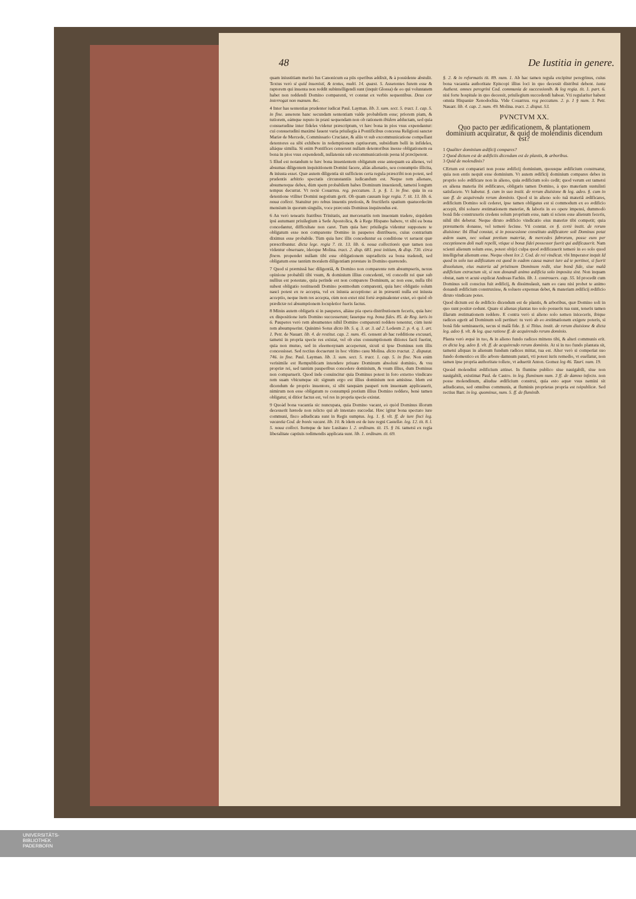48 De Iustitia in genere.
quam iniustitiam meritò Ius Canonicum ea piis operibus addixit, & à possidente abstulit. Textus verò si quid inuenisti, & textus, multi. 14. quæst. 5. Asserentes furem esse & raptorem qui inuenta non reddit subintelligendi sunt (inquit Glossa) de eo qui voluntatem habet non reddendi Domino comparenti, vt constat ex verbis sequentibus. Deus cor interrogat non manum. &c.
4 Inter has sententias prudenter iudicat Paul. Layman. lib. 3. sum. sect. 5. tract. 1. cap. 5. in fine. asserens hanc secundam sententiam valde probabilem esse; priorem piam, & tutiorem, eámque reputo in praxi sequendam non ob rationem ibidem adductam, sed quia consuetudine inter fideles videtur præscriptum, vt hæc bona in pios vsus expendantur: cui consuetudini maximè fauent varia priuilegia à Pontificibus concessa Religioni sanctæ Mariæ de Mercede, Commissario Cruciatæ, & aliis vt sub excommunicatione compellant detentores ea sibi exhibere in redemptionem captiuorum, subsidium belli in infideles, aliáque similia. Si enim Pontifices censerent nullam detentoribus inesse obligationem ea bona in pios vsus expendendi, nullatenùs sub excommunicationis pœna id præciperent.
5 Illud est notandum te hæc bona inuenientem obligatum esse antequam ea alienes, vel absumas diligentem inquisitionem Domini facere, aliàs alienatio, seu consumptio illicita, & iniusta esset. Quæ autem diligentia sit sufficiens certa regula præscribi non potest, sed prudentis arbitrio spectatis circunstantiis iudicandum est. Neque rem alienare, absumereque debes, dùm spem probabilem habes Dominum inueniendi, tametsi longum tempus decurrat. Vt rectè Couarruu. reg. peccatum. 3. p. §. 1. in fine. quia in ea detentione vtiliter Domini negotium gerit. Ob quam causam lege regia. 7. tit. 13. lib. 6. noua collect. Statuitur pro rebus inuentis pretiosis, & fructiferis spatium quatuordecim mensium in quorum singulis, voce præconis Dominus inquirendus est.
6 An verò tenearis fratribus Trinitatis, aut mercenariis rem inuentam tradere, siquidem ipsi autumant priuilegium à Sede Apostolica, & à Rege Hispano habere, vt sibi ea bona concedantur, difficultate non caret. Tum quia hæc priuilegia videntur supponere te obligatum esse non comparente Domino in pauperes distribuere, cuius contrarium diximus esse probabile. Tùm quia hæc illis conceduntur ea conditione vt seruent quæ præscribuntur. dicta lege. regia 7. tit. 13. lib. 6. noua collectionis quæ tamen non videntur obseruare, ideóque Molina. tract. 2. disp. 681. post initium, & disp. 730. circa finem. propendet nullam tibi esse obligationem supradictis ea bona tradendi, sed obligatum esse tantùm moralem diligentiam præstare in Domino quærendo.
7 Quod si præmissâ hac diligentiâ, & Domino non comparente rem absumpseris, nexus opinione probabili tibi vsum, & dominium illius concedenti, vti concedit rei quæ sub nullius est potestate, quia perinde est non comparere Dominum, ac non esse, nulla tibi subest obligatio restituendi Domino postmodum comparenti, quia hæc obligatio solum nasci potest ex re accepta, vel ex iniusta acceptione: at in præsenti nulla est iniusta acceptio, neque item res accepta, cùm non extet nisi fortè æquiualenter extet, eò quòd ob prædictæ rei absumptionem locupletior fueris factus.
8 Minùs autem obligaris si in pauperes, aliáue pia opera distributionem feceris, quia hæc ex dispositione iuris Domino successerunt; fauetque reg. bona fides. 85. de Reg. iuris in 6. Pauperes verò rem absumentes nihil Domino comparenti reddere tenentur, cùm iustè rem absumpserint. Quinimò Sotus dicto lib. 5. q. 3. ar. 3. ad 2. Ledesm 2. p. 4. q. 1. art. 1. Petr. de Nauarr. lib. 4. de restitut. cap. 2. num. 45. censent ab hac redditione excusari, tametsi in propria specie res existat, vel ob eius consumptionem ditiores facti fuerint, quia non mutuo, sed in eleemosynam acceperunt, sicuti si ipse Dominus rem illis concessisset. Sed rectius docuerunt in hoc vltimo casu Molina. dicto tractat. 2. disputat. 746. in fine. Paul. Layman. lib. 3. sum. sect. 5. tract. 1. cap. 5. in fine. Non enim verisimile est Rempublicam intendere priuare Dominum absolutè dominio, & vsu propriæ rei, sed tantùm pauperibus concedere dominium, & vsum illius, dum Dominus non comparuerit. Quod inde conuincitur quia Dominus potest in foro externo vindicare rem suam vbicumque sit: signum ergo est illius dominium non amisisse. Idem est dicendum de proprio inuentore, si sibi tanquàm pauperi rem inuentam applicauerit, nimirum non esse obligatum re consumptâ pretium illius Domino reddere, benè tamen obligatur, si ditior factus est, vel res in propria specie existat.
9 Quoàd bona vacantia sic nuncupata, quia Domino vacant, eò quòd Dominus illorum decesserit hærede non relicto qui ab intestato succedat. Hæc igitur bona spectato iure communi, fisco adiudicata sunt in Regis sumptus. leg. 1. §. vlt. ff. de iure fisci leg. vacantia Cod. de bonis vacant. lib. 10. & idem est de iure regni Castellæ. leg. 12. tit. 8. l. 5. noua collect. Itemque de iure Lusitano l. 2. ordinam. tit. 15. § 16. tametsi ex regia liberalitate captiuis redimendis applicata sunt. lib. 1. ordinam. tit. 69.
§. 2. & in reformatis tit. 89. num. 1. Ab hac tamen regula excipitur peregrinus, cuius bona vacantia authoritate Episcopi illius loci in quo decessit distribui debent. iuxta Authent. omnes peregrini Cod. communia de successionib. & leg regia. tit. 1. part. 6. nisi forte hospitale in quo decessit, priuilegium succedendi habeat. Vti regulariter habent omnia Hispaniæ Xenodochia. Vide Couarruu. reg peccatum. 2. p. 1 § num. 3. Petr. Nauarr. lib. 4. cap. 2. num. 49. Molina. tract. 2. disput. 53.
PVNCTVM XX.
Quo pacto per ædificationem, & plantationem dominium acquiratur, & quid de molendinis dicendum est?
1 Qualiter dominium ædificij compares?
2 Quod dictum est de ædificiis dicendum est de plantis, & arboribus.
3 Quid de molendinis?
CErtum est comparari non posse ædificij dominium, quousque ædificium construatur, quia non entis nequit esse dominium. Vt autem ædificij dominium compares debes in proprio solo ædificare non in alieno, quia ædificium solo cedit; quod verum est tametsi ex aliena materia ibi ædificares, obligaris tamen Domino, à quo materiam sustulisti satisfacere. Vt habetur. §. cum in suo instit. de rerum diuisione & leg. adeo. §. cum in suo ff. de acquirendo rerum dominio. Quod si in alieno solo tuâ materiâ ædificares, ædificium Domino soli cederet, ipse tamen obligatus est si commodum ex eo ædificio accepit, tibi soluere æstimationem materiæ, & laboris in eo opere impensi, dummodò bonâ fide construxeris credens solum proprium esse, nam si sciens esse alienum feceris, nihil tibi debetur. Neque diruto ædificio vindicatio eius materiæ tibi competit; quia præsumeris donasse, vel temerè fecisse. Vti constat. ex §. certè instit. de rerum diuisione: ibi Illud constat, si in possessione constituto ædificatore soli Dominus petat ædem suam, nec soluat pretium materiæ, & mercedes fabrorum, posse eum per exceptionem doli mali repelli, vtique si bonæ fidei possessor fuerit qui ædificauerit. Nam scienti alienum solum esse, potest obijci culpa quod ædificauerit temerè in eo solo quod intelligebat alienum esse. Neque obest lex 2. Cod. de rei vindicat. vbi Imperator inquit Id quod in solo tuo ædificatum est quod in eadem causa manet iure ad te pertinet, si fuerit dissolutum, eius materia ad pristinum Dominum redit, siue bonâ fide, siue malâ ædificium extructum sit, si non donandi animo ædificia solo imposita sint. Non inquam obstat, nam vt acutè explicat Andreas Fachin. lib. 1. controuers. cap. 55. Id procedit cum Dominus soli conscius fuit ædificij, & dissimulauit, nam eo casu nisi probet te animo donandi ædificium construxisse, & soluere expensas debet, & materiam ædificij ædificio diruto vindicare potes.
Quod dictum est de ædificio dicendum est de plantis, & arboribus, quæ Domino soli in quo sunt positæ cedunt. Quare si alienas plantas tuo solo posueris tua sunt, teneris tamen illarum æstimationem reddere. E contra verò si alieno solo semen iniceceris, ibique radices egerit ad Dominum soli pertinet: tu verò ab eo æstimationem exigere poteris, si bonâ fide seminaueris, secus si malâ fide. §. si Titius. instit. de rerum diuisione & dicta leg. adeo §. vlt. & leg. qua ratione ff. de acquirendo rerum dominio.
Planta verò æquè in tuo, & in alieno fundo radices mittens tibi, & alteri communis erit. ex dicta leg. adeo §. vlt. ff. de acquirendo rerum dominio. At si in tuo fundo plantata sit, tametsi aliquas in alienum fundum radices mittat, tua est. Alter verò si comperiat suo fundo domestico ex illo arbore damnum patari, vti potest iuris remedio, vt euellatur, non tamen ipse propria authoritate tollere, vt aduertit Anton. Gomez leg 46. Tauri. num. 19.
Quoàd molendini ædificium attinet. In flumine publico siue nauigabili, siue non nauigabili, existimat Paul. de Castro. in leg. fluminum num. 3 ff. de damno infecto. non posse molendinum, aliudue ædificium construi, quia esto aquæ vsus nemini sit adiudicatus, sed omnibus communis, at fluminis proprietas propria est reipublicæ. Sed rectius Barr. in leg. quominus, num. 5. ff. de fluminib.
UNIVERSITÄTS-
BIBLIOTHEK
PADERBORN